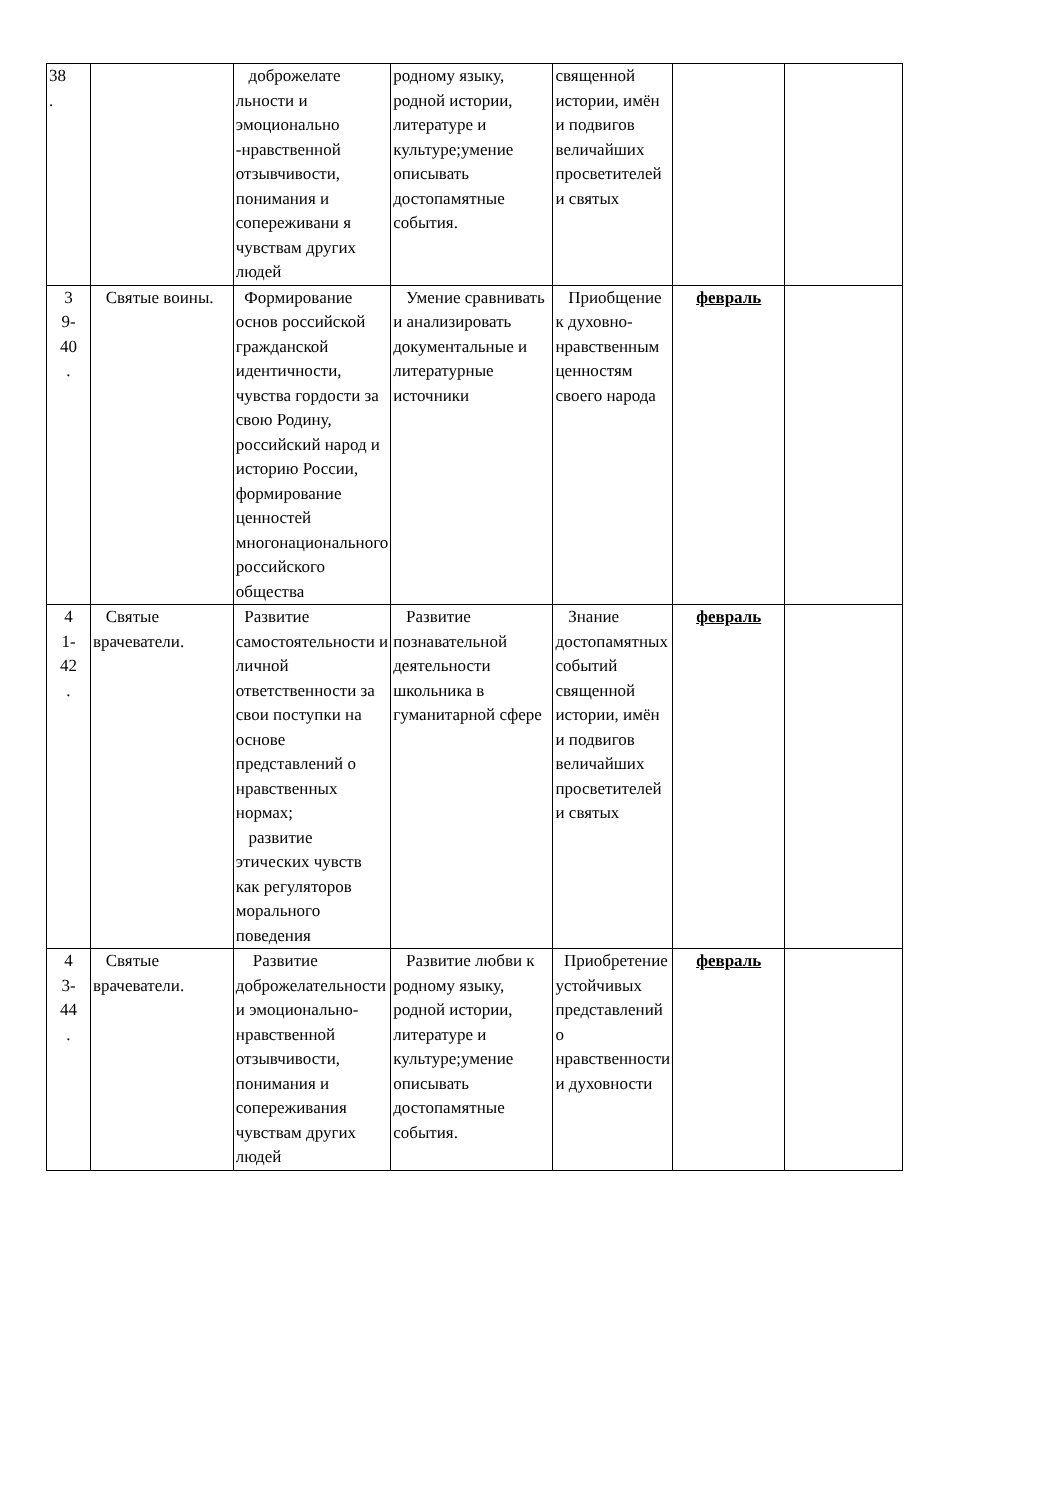| 38 . | | доброжелате льности и эмоционально -нравственной отзывчивости, понимания и сопереживани я чувствам других людей | родному языку, родной истории, литературе и культуре;умение описывать достопамятные события. | священной истории, имён и подвигов величайших просветителей и святых | | |
| 3 9- 40 . | Святые воины. | Формирование основ российской гражданской идентичности, чувства гордости за свою Родину, российский народ и историю России, формирование ценностей многонационального российского общества | Умение сравнивать и анализировать документальные и литературные источники | Приобщение к духовно-нравственным ценностям своего народа | февраль | |
| 4 1- 42 . | Святые врачеватели. | Развитие самостоятельности и личной ответственности за свои поступки на основе представлений о нравственных нормах; развитие этических чувств как регуляторов морального поведения | Развитие познавательной деятельности школьника в гуманитарной сфере | Знание достопамятных событий священной истории, имён и подвигов величайших просветителей и святых | февраль | |
| 4 3- 44 . | Святые врачеватели. | Развитие доброжелательности и эмоционально-нравственной отзывчивости, понимания и сопереживания чувствам других людей | Развитие любви к родному языку, родной истории, литературе и культуре;умение описывать достопамятные события. | Приобретение устойчивых представлений о нравственности и духовности | февраль | |